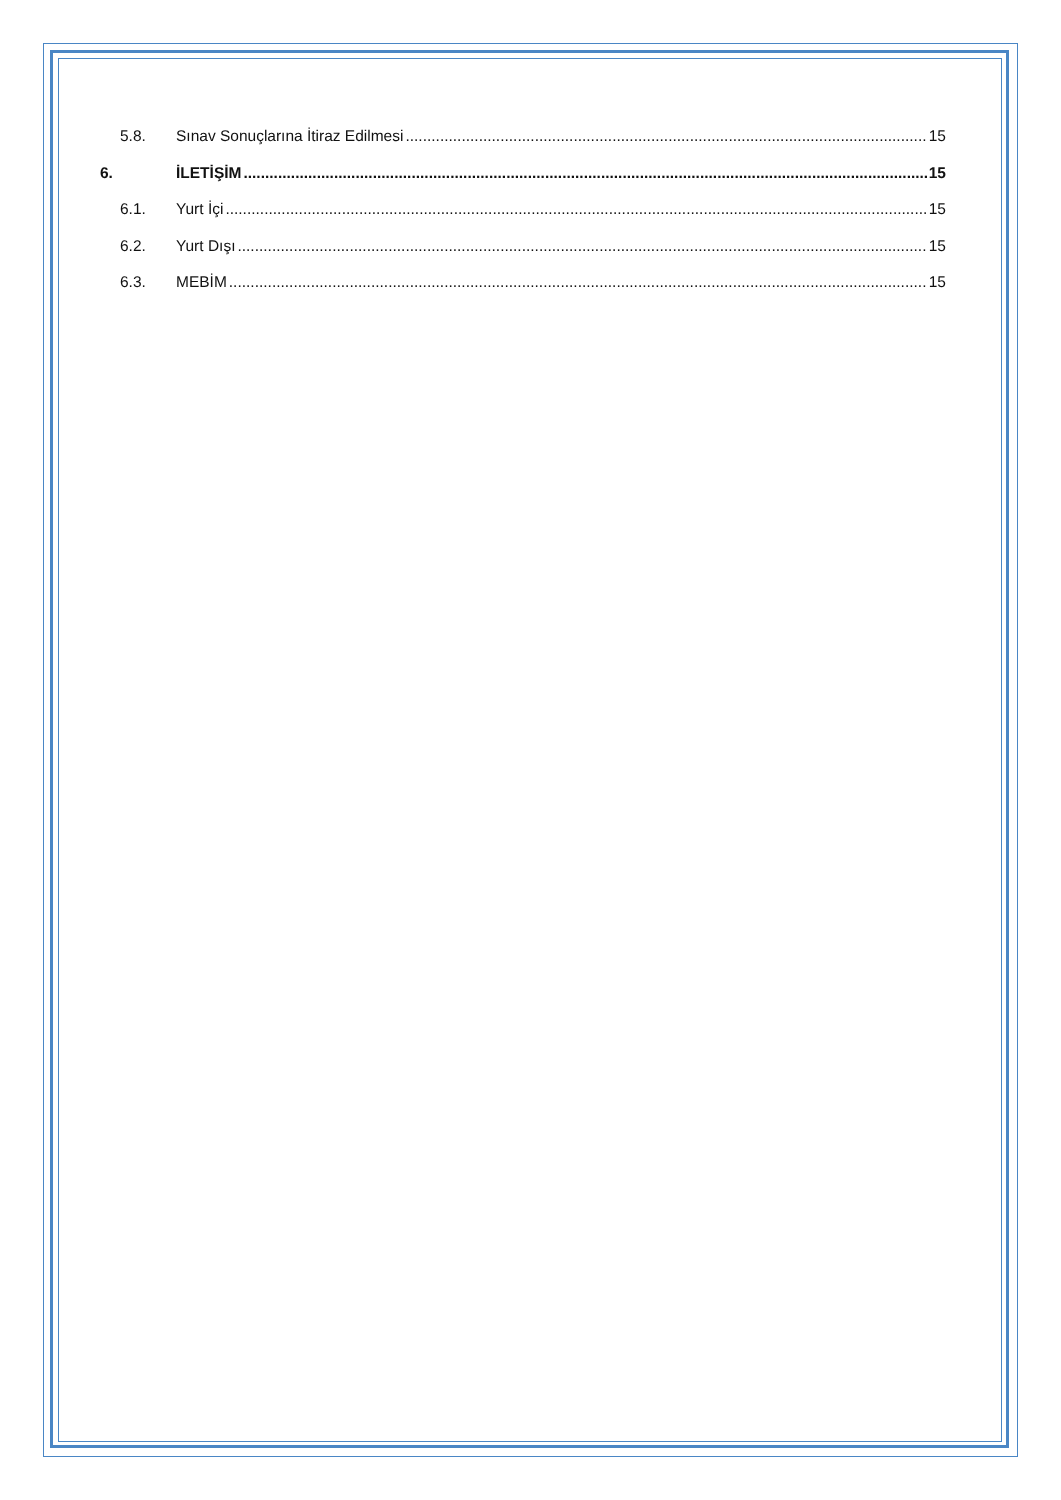5.8. Sınav Sonuçlarına İtiraz Edilmesi 15
6. İLETİŞİM 15
6.1. Yurt İçi 15
6.2. Yurt Dışı 15
6.3. MEBİM 15